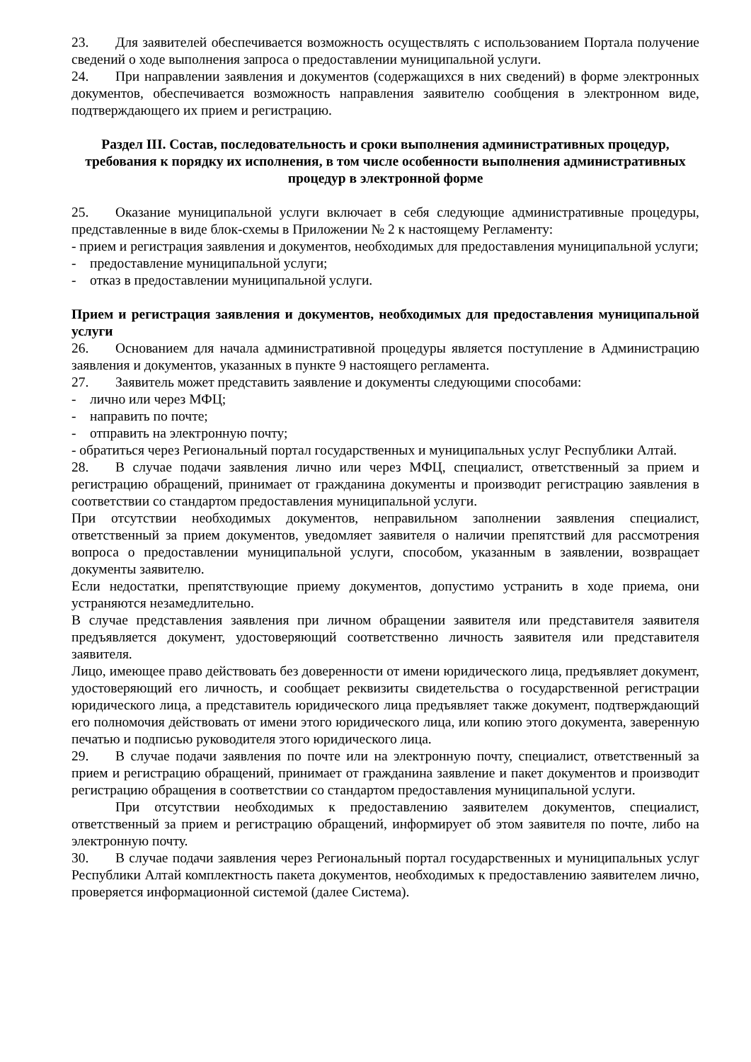23. Для заявителей обеспечивается возможность осуществлять с использованием Портала получение сведений о ходе выполнения запроса о предоставлении муниципальной услуги.
24. При направлении заявления и документов (содержащихся в них сведений) в форме электронных документов, обеспечивается возможность направления заявителю сообщения в электронном виде, подтверждающего их прием и регистрацию.
Раздел III. Состав, последовательность и сроки выполнения административных процедур, требования к порядку их исполнения, в том числе особенности выполнения административных процедур в электронной форме
25. Оказание муниципальной услуги включает в себя следующие административные процедуры, представленные в виде блок-схемы в Приложении № 2 к настоящему Регламенту:
- прием и регистрация заявления и документов, необходимых для предоставления муниципальной услуги;
- предоставление муниципальной услуги;
- отказ в предоставлении муниципальной услуги.
Прием и регистрация заявления и документов, необходимых для предоставления муниципальной услуги
26. Основанием для начала административной процедуры является поступление в Администрацию заявления и документов, указанных в пункте 9 настоящего регламента.
27. Заявитель может представить заявление и документы следующими способами:
- лично или через МФЦ;
- направить по почте;
- отправить на электронную почту;
- обратиться через Региональный портал государственных и муниципальных услуг Республики Алтай.
28. В случае подачи заявления лично или через МФЦ, специалист, ответственный за прием и регистрацию обращений, принимает от гражданина документы и производит регистрацию заявления в соответствии со стандартом предоставления муниципальной услуги.
При отсутствии необходимых документов, неправильном заполнении заявления специалист, ответственный за прием документов, уведомляет заявителя о наличии препятствий для рассмотрения вопроса о предоставлении муниципальной услуги, способом, указанным в заявлении, возвращает документы заявителю.
Если недостатки, препятствующие приему документов, допустимо устранить в ходе приема, они устраняются незамедлительно.
В случае представления заявления при личном обращении заявителя или представителя заявителя предъявляется документ, удостоверяющий соответственно личность заявителя или представителя заявителя.
Лицо, имеющее право действовать без доверенности от имени юридического лица, предъявляет документ, удостоверяющий его личность, и сообщает реквизиты свидетельства о государственной регистрации юридического лица, а представитель юридического лица предъявляет также документ, подтверждающий его полномочия действовать от имени этого юридического лица, или копию этого документа, заверенную печатью и подписью руководителя этого юридического лица.
29. В случае подачи заявления по почте или на электронную почту, специалист, ответственный за прием и регистрацию обращений, принимает от гражданина заявление и пакет документов и производит регистрацию обращения в соответствии со стандартом предоставления муниципальной услуги.
При отсутствии необходимых к предоставлению заявителем документов, специалист, ответственный за прием и регистрацию обращений, информирует об этом заявителя по почте, либо на электронную почту.
30. В случае подачи заявления через Региональный портал государственных и муниципальных услуг Республики Алтай комплектность пакета документов, необходимых к предоставлению заявителем лично, проверяется информационной системой (далее Система).